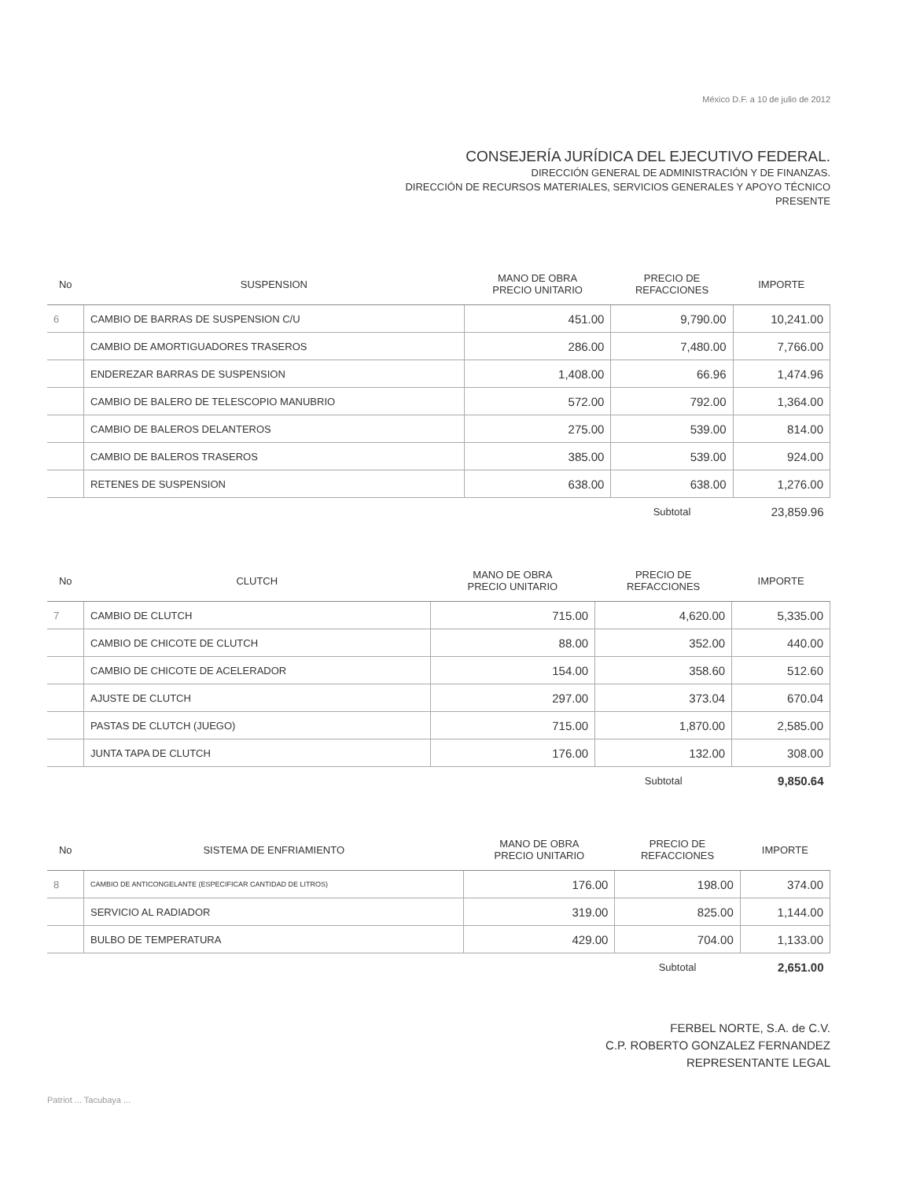México D.F. a 10 de julio de 2012
CONSEJERÍA JURÍDICA DEL EJECUTIVO FEDERAL.
DIRECCIÓN GENERAL DE ADMINISTRACIÓN Y DE FINANZAS.
DIRECCIÓN DE RECURSOS MATERIALES, SERVICIOS GENERALES Y APOYO TÉCNICO
PRESENTE
| No | SUSPENSION | MANO DE OBRA PRECIO UNITARIO | PRECIO DE REFACCIONES | IMPORTE |
| --- | --- | --- | --- | --- |
| 6 | CAMBIO DE BARRAS DE SUSPENSION C/U | 451.00 | 9,790.00 | 10,241.00 |
| | CAMBIO DE AMORTIGUADORES TRASEROS | 286.00 | 7,480.00 | 7,766.00 |
| | ENDEREZAR BARRAS DE SUSPENSION | 1,408.00 | 66.96 | 1,474.96 |
| | CAMBIO DE BALERO DE TELESCOPIO MANUBRIO | 572.00 | 792.00 | 1,364.00 |
| | CAMBIO DE BALEROS DELANTEROS | 275.00 | 539.00 | 814.00 |
| | CAMBIO DE BALEROS TRASEROS | 385.00 | 539.00 | 924.00 |
| | RETENES DE SUSPENSION | 638.00 | 638.00 | 1,276.00 |
| | | | Subtotal | 23,859.96 |
| No | CLUTCH | MANO DE OBRA PRECIO UNITARIO | PRECIO DE REFACCIONES | IMPORTE |
| --- | --- | --- | --- | --- |
| 7 | CAMBIO DE CLUTCH | 715.00 | 4,620.00 | 5,335.00 |
| | CAMBIO DE CHICOTE DE CLUTCH | 88.00 | 352.00 | 440.00 |
| | CAMBIO DE CHICOTE DE ACELERADOR | 154.00 | 358.60 | 512.60 |
| | AJUSTE DE CLUTCH | 297.00 | 373.04 | 670.04 |
| | PASTAS DE CLUTCH (JUEGO) | 715.00 | 1,870.00 | 2,585.00 |
| | JUNTA TAPA DE CLUTCH | 176.00 | 132.00 | 308.00 |
| | | | Subtotal | 9,850.64 |
| No | SISTEMA DE ENFRIAMIENTO | MANO DE OBRA PRECIO UNITARIO | PRECIO DE REFACCIONES | IMPORTE |
| --- | --- | --- | --- | --- |
| 8 | CAMBIO DE ANTICONGELANTE (ESPECIFICAR CANTIDAD DE LITROS) | 176.00 | 198.00 | 374.00 |
| | SERVICIO AL RADIADOR | 319.00 | 825.00 | 1,144.00 |
| | BULBO DE TEMPERATURA | 429.00 | 704.00 | 1,133.00 |
| | | | Subtotal | 2,651.00 |
FERBEL NORTE, S.A. de C.V.
C.P. ROBERTO GONZALEZ FERNANDEZ
REPRESENTANTE LEGAL
Patriot ... Tacubaya ...